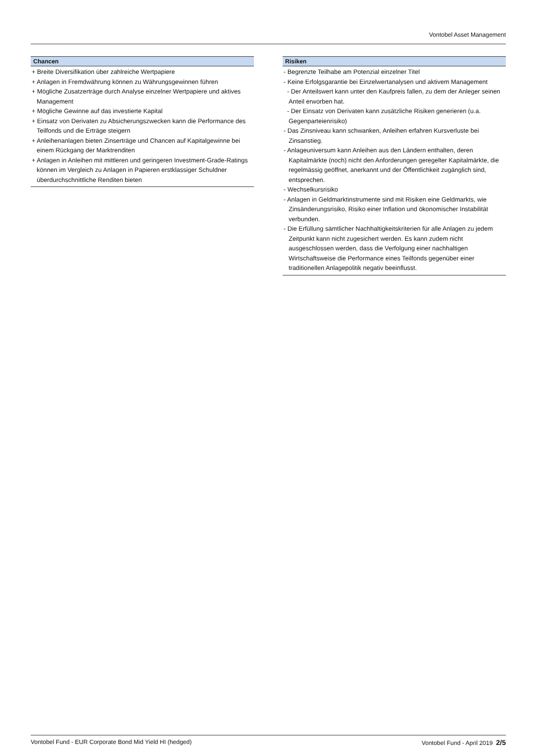Vontobel Asset Management
Chancen
+ Breite Diversifikation über zahlreiche Wertpapiere
+ Anlagen in Fremdwährung können zu Währungsgewinnen führen
+ Mögliche Zusatzerträge durch Analyse einzelner Wertpapiere und aktives Management
+ Mögliche Gewinne auf das investierte Kapital
+ Einsatz von Derivaten zu Absicherungszwecken kann die Performance des Teilfonds und die Erträge steigern
+ Anleihenanlagen bieten Zinserträge und Chancen auf Kapitalgewinne bei einem Rückgang der Marktrenditen
+ Anlagen in Anleihen mit mittleren und geringeren Investment-Grade-Ratings können im Vergleich zu Anlagen in Papieren erstklassiger Schuldner überdurchschnittliche Renditen bieten
Risiken
- Begrenzte Teilhabe am Potenzial einzelner Titel
- Keine Erfolgsgarantie bei Einzelwertanalysen und aktivem Management
- Der Anteilswert kann unter den Kaufpreis fallen, zu dem der Anleger seinen Anteil erworben hat.
- Der Einsatz von Derivaten kann zusätzliche Risiken generieren (u.a. Gegenparteienrisiko)
- Das Zinsniveau kann schwanken, Anleihen erfahren Kursverluste bei Zinsanstieg.
- Anlageuniversum kann Anleihen aus den Ländern enthalten, deren Kapitalmärkte (noch) nicht den Anforderungen geregelter Kapitalmärkte, die regelmässig geöffnet, anerkannt und der Öffentlichkeit zugänglich sind, entsprechen.
- Wechselkursrisiko
- Anlagen in Geldmarktinstrumente sind mit Risiken eine Geldmarkts, wie Zinsänderungsrisiko, Risiko einer Inflation und ökonomischer Instabilität verbunden.
- Die Erfüllung sämtlicher Nachhaltigkeitskriterien für alle Anlagen zu jedem Zeitpunkt kann nicht zugesichert werden. Es kann zudem nicht ausgeschlossen werden, dass die Verfolgung einer nachhaltigen Wirtschaftsweise die Performance eines Teilfonds gegenüber einer traditionellen Anlagepolitik negativ beeinflusst.
Vontobel Fund - EUR Corporate Bond Mid Yield HI (hedged) Vontobel Fund - April 2019 2/5